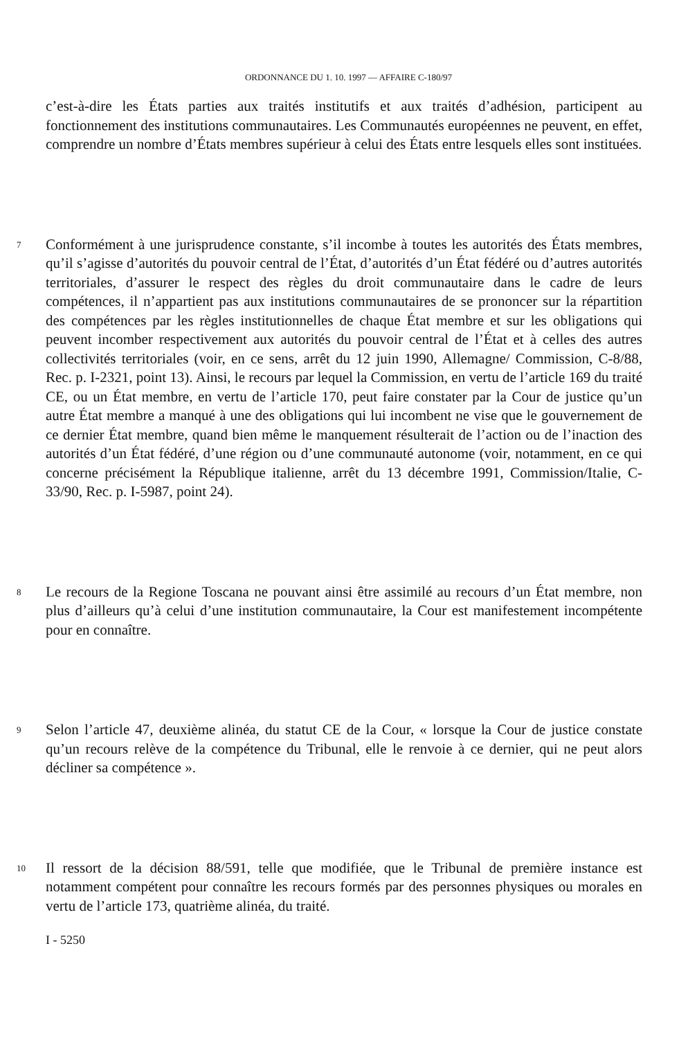ORDONNANCE DU 1. 10. 1997 — AFFAIRE C-180/97
c’est-à-dire les États parties aux traités institutifs et aux traités d’adhésion, participent au fonctionnement des institutions communautaires. Les Communautés européennes ne peuvent, en effet, comprendre un nombre d’États membres supérieur à celui des États entre lesquels elles sont instituées.
7 Conformément à une jurisprudence constante, s’il incombe à toutes les autorités des États membres, qu’il s’agisse d’autorités du pouvoir central de l’État, d’autorités d’un État fédéré ou d’autres autorités territoriales, d’assurer le respect des règles du droit communautaire dans le cadre de leurs compétences, il n’appartient pas aux institutions communautaires de se prononcer sur la répartition des compétences par les règles institutionnelles de chaque État membre et sur les obligations qui peuvent incomber respectivement aux autorités du pouvoir central de l’État et à celles des autres collectivités territoriales (voir, en ce sens, arrêt du 12 juin 1990, Allemagne/ Commission, C-8/88, Rec. p. I-2321, point 13). Ainsi, le recours par lequel la Commission, en vertu de l’article 169 du traité CE, ou un État membre, en vertu de l’article 170, peut faire constater par la Cour de justice qu’un autre État membre a manqué à une des obligations qui lui incombent ne vise que le gouvernement de ce dernier État membre, quand bien même le manquement résulterait de l’action ou de l’inaction des autorités d’un État fédéré, d’une région ou d’une communauté autonome (voir, notamment, en ce qui concerne précisément la République italienne, arrêt du 13 décembre 1991, Commission/Italie, C-33/90, Rec. p. I-5987, point 24).
8 Le recours de la Regione Toscana ne pouvant ainsi être assimilé au recours d’un État membre, non plus d’ailleurs qu’à celui d’une institution communautaire, la Cour est manifestement incompétente pour en connaître.
9 Selon l’article 47, deuxième alinéa, du statut CE de la Cour, « lorsque la Cour de justice constate qu’un recours relève de la compétence du Tribunal, elle le renvoie à ce dernier, qui ne peut alors décliner sa compétence ».
10 Il ressort de la décision 88/591, telle que modifiée, que le Tribunal de première instance est notamment compétent pour connaître les recours formés par des personnes physiques ou morales en vertu de l’article 173, quatrième alinéa, du traité.
I - 5250